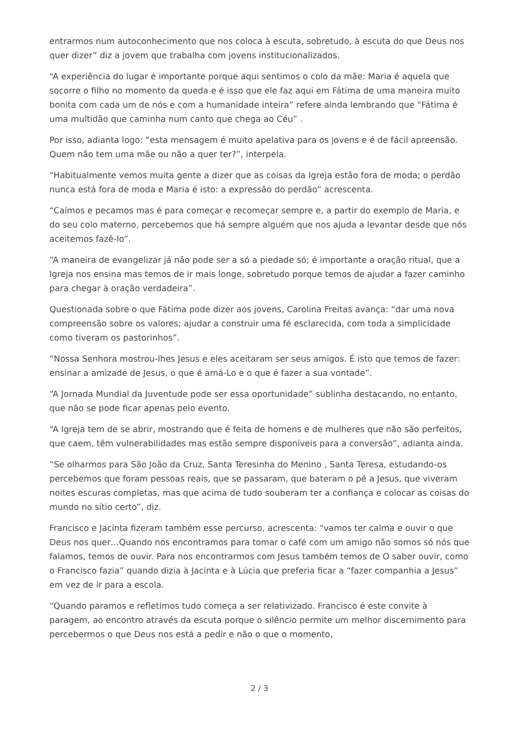entrarmos num autoconhecimento que nos coloca à escuta, sobretudo, à escuta do que Deus nos quer dizer” diz a jovem que trabalha com jovens institucionalizados.
“A experiência do lugar é importante porque aqui sentimos o colo da mãe: Maria é aquela que socorre o filho no momento da queda e é isso que ele faz aqui em Fátima de uma maneira muito bonita com cada um de nós e com a humanidade inteira” refere ainda lembrando que “Fátima é uma multidão que caminha num canto que chega ao Céu” .
Por isso, adianta logo: “esta mensagem é muito apelativa para os jovens e é de fácil apreensão. Quem não tem uma mãe ou não a quer ter?”, interpela.
“Habitualmente vemos muita gente a dizer que as coisas da Igreja estão fora de moda; o perdão nunca está fora de moda e Maria é isto: a expressão do perdão” acrescenta.
“Caímos e pecamos mas é para começar e recomeçar sempre e, a partir do exemplo de Maria, e do seu colo materno, percebemos que há sempre alguém que nos ajuda a levantar desde que nós aceitemos fazê-lo”.
“A maneira de evangelizar já não pode ser a só a piedade só; é importante a oração ritual, que a Igreja nos ensina mas temos de ir mais longe, sobretudo porque temos de ajudar a fazer caminho para chegar à oração verdadeira”.
Questionada sobre o que Fátima pode dizer aos jovens, Carolina Freitas avança: “dar uma nova compreensão sobre os valores; ajudar a construir uma fé esclarecida, com toda a simplicidade como tiveram os pastorinhos”.
“Nossa Senhora mostrou-lhes Jesus e eles aceitaram ser seus amigos. É isto que temos de fazer: ensinar a amizade de Jesus, o que é amá-Lo e o que é fazer a sua vontade”.
“A Jornada Mundial da Juventude pode ser essa oportunidade” sublinha destacando, no entanto, que não se pode ficar apenas pelo evento.
“A Igreja tem de se abrir, mostrando que é feita de homens e de mulheres que não são perfeitos, que caem, têm vulnerabilidades mas estão sempre disponíveis para a conversão”, adianta ainda.
“Se olharmos para São João da Cruz, Santa Teresinha do Menino , Santa Teresa, estudando-os percebemos que foram pessoas reais, que se passaram, que bateram o pé a Jesus, que viveram noites escuras completas, mas que acima de tudo souberam ter a confiança e colocar as coisas do mundo no sítio certo”, diz.
Francisco e Jacinta fizeram também esse percurso, acrescenta: “vamos ter calma e ouvir o que Deus nos quer…Quando nos encontramos para tomar o café com um amigo não somos só nós que falamos, temos de ouvir. Para nos encontrarmos com Jesus também temos de O saber ouvir, como o Francisco fazia” quando dizia à Jacinta e à Lúcia que preferia ficar a “fazer companhia a Jesus” em vez de ir para a escola.
“Quando paramos e refletimos tudo começa a ser relativizado. Francisco é este convite à paragem, ao encontro através da escuta porque o silêncio permite um melhor discernimento para percebermos o que Deus nos está a pedir e não o que o momento,
2 / 3